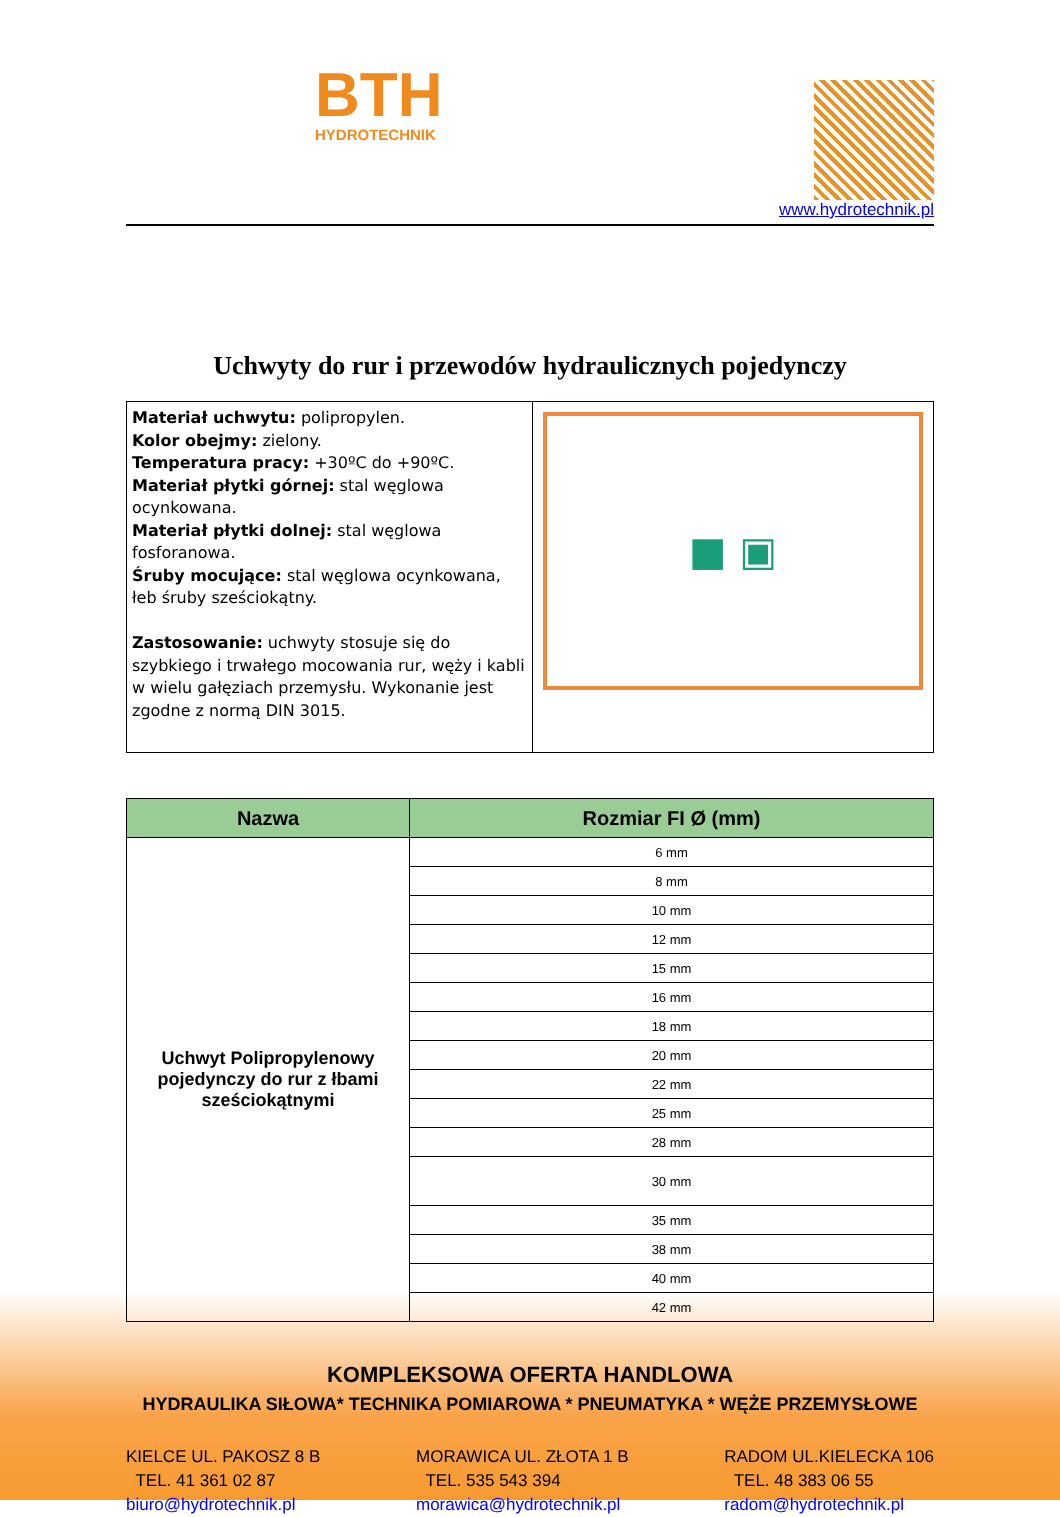BTH
HYDROTECHNIK
www.hydrotechnik.pl
Uchwyty do rur i przewodów hydraulicznych pojedynczy
Materiał uchwytu: polipropylen.
Kolor obejmy: zielony.
Temperatura pracy: +30ºC do +90ºC.
Materiał płytki górnej: stal węglowa ocynkowana.
Materiał płytki dolnej: stal węglowa fosforanowa.
Śruby mocujące: stal węglowa ocynkowana, łeb śruby sześciokątny.
Zastosowanie: uchwyty stosuje się do szybkiego i trwałego mocowania rur, węży i kabli w wielu gałęziach przemysłu. Wykonanie jest zgodne z normą DIN 3015.
■ ▣
| Nazwa | Rozmiar FI Ø (mm) |
| --- | --- |
| Uchwyt Polipropylenowy pojedynczy do rur z łbami sześciokątnymi | 6 mm |
| | 8 mm |
| | 10 mm |
| | 12 mm |
| | 15 mm |
| | 16 mm |
| | 18 mm |
| | 20 mm |
| | 22 mm |
| | 25 mm |
| | 28 mm |
| | 30 mm |
| | 35 mm |
| | 38 mm |
| | 40 mm |
| | 42 mm |
KOMPLEKSOWA OFERTA HANDLOWA
HYDRAULIKA SIŁOWA* TECHNIKA POMIAROWA * PNEUMATYKA * WĘŻE PRZEMYSŁOWE
KIELCE UL. PAKOSZ 8 B
TEL. 41 361 02 87
biuro@hydrotechnik.pl
MORAWICA UL. ZŁOTA 1 B
TEL. 535 543 394
morawica@hydrotechnik.pl
RADOM UL.KIELECKA 106
TEL. 48 383 06 55
radom@hydrotechnik.pl